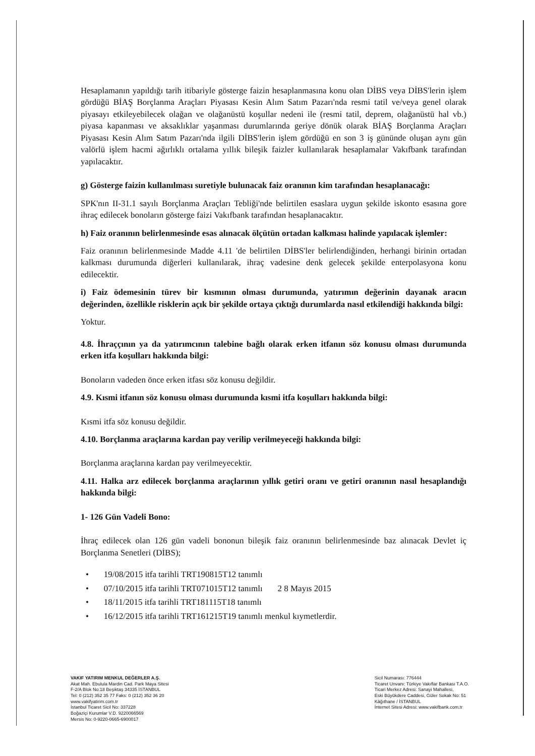Hesaplamanın yapıldığı tarih itibariyle gösterge faizin hesaplanmasına konu olan DİBS veya DİBS'lerin işlem gördüğü BİAŞ Borçlanma Araçları Piyasası Kesin Alım Satım Pazarı'nda resmi tatil ve/veya genel olarak piyasayı etkileyebilecek olağan ve olağanüstü koşullar nedeni ile (resmi tatil, deprem, olağanüstü hal vb.) piyasa kapanması ve aksaklıklar yaşanması durumlarında geriye dönük olarak BİAŞ Borçlanma Araçları Piyasası Kesin Alım Satım Pazarı'nda ilgili DİBS'lerin işlem gördüğü en son 3 iş gününde oluşan aynı gün valörlü işlem hacmi ağırlıklı ortalama yıllık bileşik faizler kullanılarak hesaplamalar Vakıfbank tarafından yapılacaktır.
g) Gösterge faizin kullanılması suretiyle bulunacak faiz oranının kim tarafından hesaplanacağı:
SPK'nın II-31.1 sayılı Borçlanma Araçları Tebliği'nde belirtilen esaslara uygun şekilde iskonto esasına gore ihraç edilecek bonoların gösterge faizi Vakıfbank tarafından hesaplanacaktır.
h) Faiz oranının belirlenmesinde esas alınacak ölçütün ortadan kalkması halinde yapılacak işlemler:
Faiz oranının belirlenmesinde Madde 4.11 'de belirtilen DİBS'ler belirlendiğinden, herhangi birinin ortadan kalkması durumunda diğerleri kullanılarak, ihraç vadesine denk gelecek şekilde enterpolasyona konu edilecektir.
i) Faiz ödemesinin türev bir kısmının olması durumunda, yatırımın değerinin dayanak aracın değerinden, özellikle risklerin açık bir şekilde ortaya çıktığı durumlarda nasıl etkilendiği hakkında bilgi:
Yoktur.
4.8. İhraççının ya da yatırımcının talebine bağlı olarak erken itfanın söz konusu olması durumunda erken itfa koşulları hakkında bilgi:
Bonoların vadeden önce erken itfası söz konusu değildir.
4.9. Kısmi itfanın söz konusu olması durumunda kısmi itfa koşulları hakkında bilgi:
Kısmi itfa söz konusu değildir.
4.10. Borçlanma araçlarına kardan pay verilip verilmeyeceği hakkında bilgi:
Borçlanma araçlarına kardan pay verilmeyecektir.
4.11. Halka arz edilecek borçlanma araçlarının yıllık getiri oranı ve getiri oranının nasıl hesaplandığı hakkında bilgi:
1- 126 Gün Vadeli Bono:
İhraç edilecek olan 126 gün vadeli bononun bileşik faiz oranının belirlenmesinde baz alınacak Devlet iç Borçlanma Senetleri (DİBS);
• 19/08/2015 itfa tarihli TRT190815T12 tanımlı
• 07/10/2015 itfa tarihli TRT071015T12 tanımlı 2 8 Mayıs 2015
• 18/11/2015 itfa tarihli TRT181115T18 tanımlı
• 16/12/2015 itfa tarihli TRT161215T19 tanımlı menkul kıymetlerdir.
VAKIF YATIRIM MENKUL DEĞERLER A.Ş.
Akat Mah. Ebulula Mardin Cad. Park Maya Sitesi
F-2/A Blok No:18 Beşiktaş 34335 İSTANBUL
Tel: 0 (212) 352 35 77 Faks: 0 (212) 352 36 20
www.vakifyatirim.com.tr
İstanbul Ticaret Sicil No: 337228
Boğaziçi Kurumlar V.D. 9220066569
Mersis No: 0-9220-0665-6900017
Sicil Numarası: 776444
Ticaret Unvanı: Türkiye Vakıflar Bankası T.A.O.
Ticari Merkez Adresi: Sanayi Mahallesi,
Eski Büyükdere Caddesi, Güler Sokak No: 51
Kâğıthane / İSTANBUL
İnternet Sitesi Adresi: www.vakifbank.com.tr